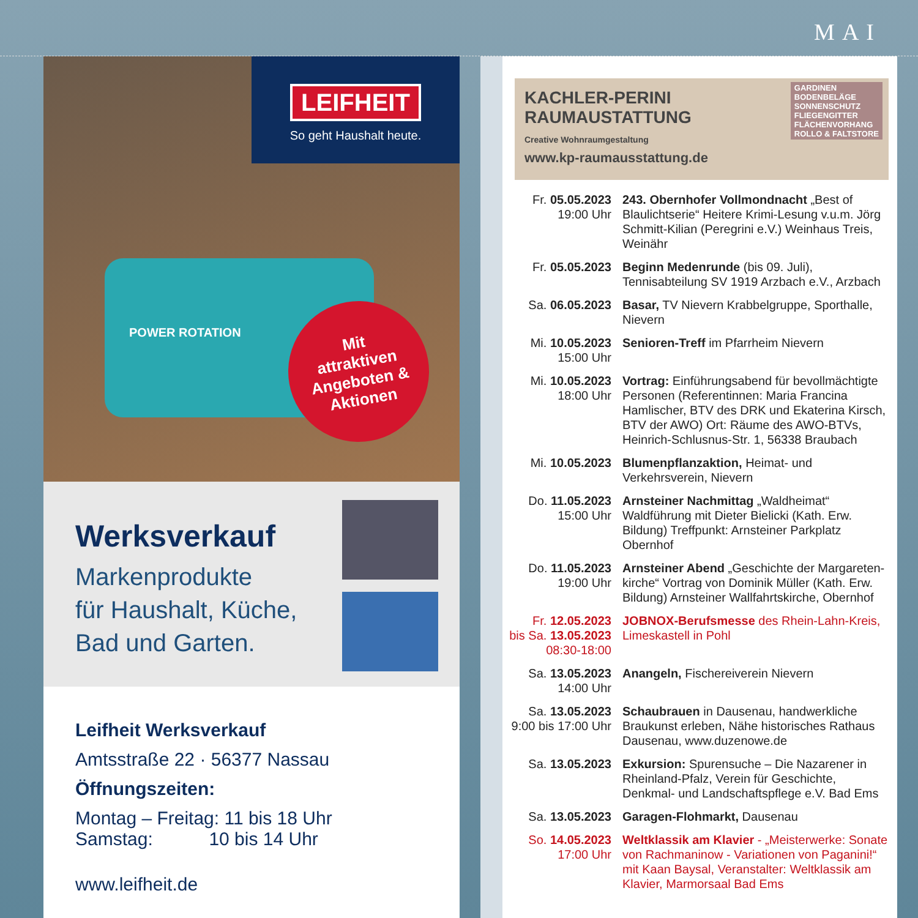MAI
LEIFHEIT
So geht Haushalt heute.
POWER ROTATION
Mit
attraktiven
Angeboten &
Aktionen
Werksverkauf
Markenprodukte
für Haushalt, Küche,
Bad und Garten.
Leifheit Werksverkauf
Amtsstraße 22 · 56377 Nassau
Öffnungszeiten:
Montag – Freitag: 11 bis 18 Uhr
Samstag: 10 bis 14 Uhr
www.leifheit.de
KACHLER-PERINI
RAUMAUSTATTUNG
Creative Wohnraumgestaltung
www.kp-raumausstattung.de
GARDINEN
BODENBELÄGE
SONNENSCHUTZ
FLIEGENGITTER
FLÄCHENVORHANG
ROLLO & FALTSTORE
Fr. 05.05.2023
19:00 Uhr
243. Obernhofer Vollmondnacht „Best of Blaulichtserie“ Heitere Krimi-Lesung v.u.m. Jörg Schmitt-Kilian (Peregrini e.V.) Weinhaus Treis, Weinähr
Fr. 05.05.2023 Beginn Medenrunde (bis 09. Juli), Tennisabteilung SV 1919 Arzbach e.V., Arzbach
Sa. 06.05.2023 Basar, TV Nievern Krabbelgruppe, Sporthalle, Nievern
Mi. 10.05.2023
15:00 Uhr
Senioren-Treff im Pfarrheim Nievern
Mi. 10.05.2023
18:00 Uhr
Vortrag: Einführungsabend für bevollmächtigte Personen (Referentinnen: Maria Francina Hamlischer, BTV des DRK und Ekaterina Kirsch, BTV der AWO) Ort: Räume des AWO-BTVs, Heinrich-Schlusnus-Str. 1, 56338 Braubach
Mi. 10.05.2023 Blumenpflanzaktion, Heimat- und Verkehrsverein, Nievern
Do. 11.05.2023
15:00 Uhr
Arnsteiner Nachmittag „Waldheimat“ Waldführung mit Dieter Bielicki (Kath. Erw. Bildung) Treffpunkt: Arnsteiner Parkplatz Obernhof
Do. 11.05.2023
19:00 Uhr
Arnsteiner Abend „Geschichte der Margareten-kirche“ Vortrag von Dominik Müller (Kath. Erw. Bildung) Arnsteiner Wallfahrtskirche, Obernhof
Fr. 12.05.2023
bis Sa. 13.05.2023
08:30-18:00
JOBNOX-Berufsmesse des Rhein-Lahn-Kreis, Limeskastell in Pohl
Sa. 13.05.2023
14:00 Uhr
Anangeln, Fischereiverein Nievern
Sa. 13.05.2023
9:00 bis 17:00 Uhr
Schaubrauen in Dausenau, handwerkliche Braukunst erleben, Nähe historisches Rathaus Dausenau, www.duzenowe.de
Sa. 13.05.2023 Exkursion: Spurensuche – Die Nazarener in Rheinland-Pfalz, Verein für Geschichte, Denkmal- und Landschaftspflege e.V. Bad Ems
Sa. 13.05.2023 Garagen-Flohmarkt, Dausenau
So. 14.05.2023
17:00 Uhr
Weltklassik am Klavier - „Meisterwerke: Sonate von Rachmaninow - Variationen von Paganini!“ mit Kaan Baysal, Veranstalter: Weltklassik am Klavier, Marmorsaal Bad Ems